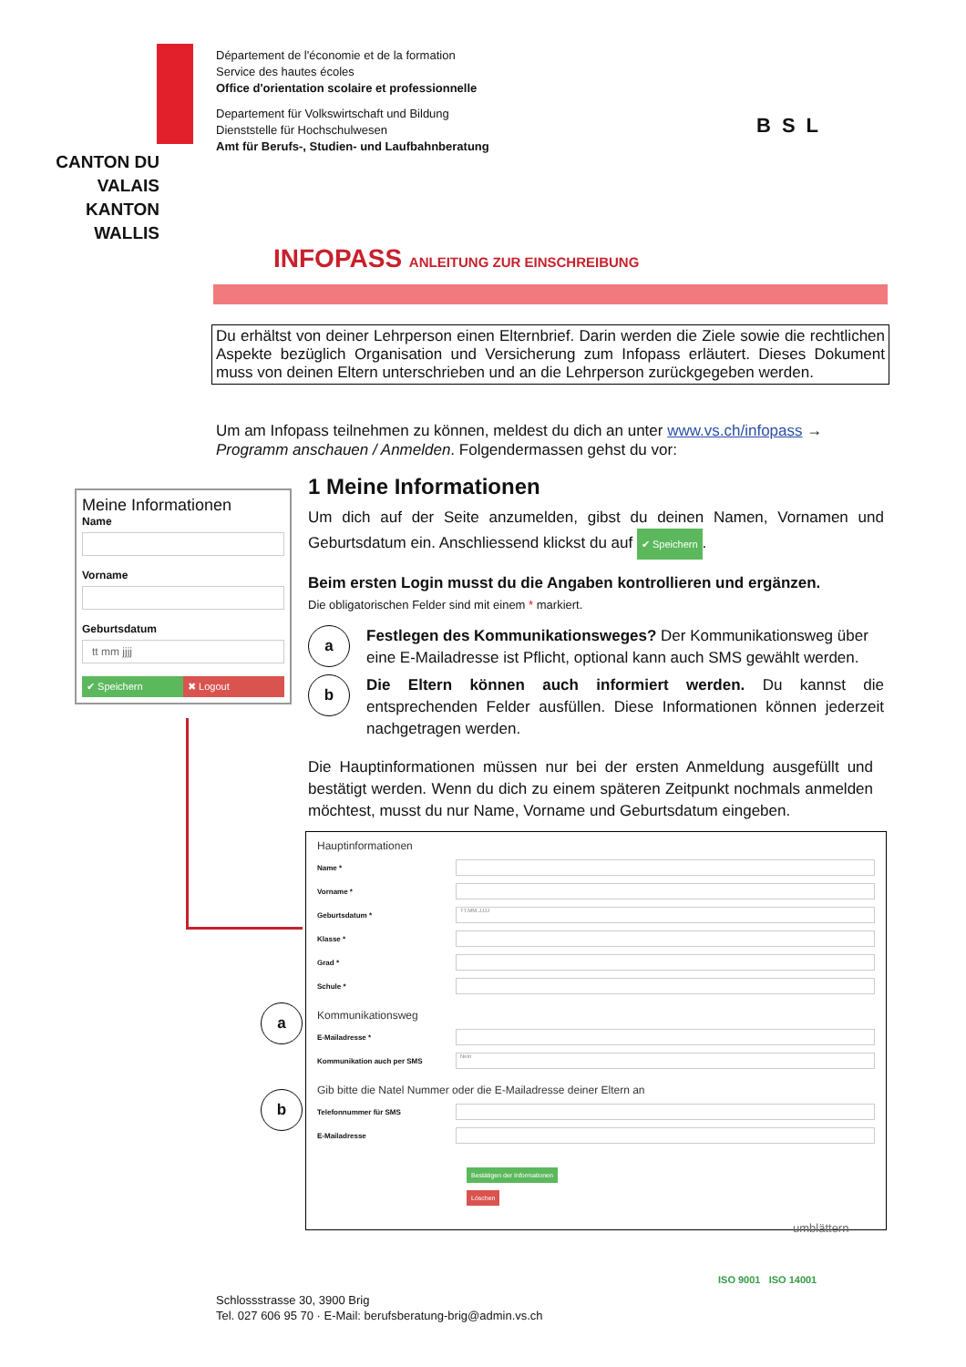Département de l'économie et de la formation
Service des hautes écoles
Office d'orientation scolaire et professionnelle
Departement für Volkswirtschaft und Bildung
Dienststelle für Hochschulwesen
Amt für Berufs-, Studien- und Laufbahnberatung
CANTON DU VALAIS
KANTON WALLIS
BSL
INFOPASS ANLEITUNG ZUR EINSCHREIBUNG
Du erhältst von deiner Lehrperson einen Elternbrief. Darin werden die Ziele sowie die rechtlichen Aspekte bezüglich Organisation und Versicherung zum Infopass erläutert. Dieses Dokument muss von deinen Eltern unterschrieben und an die Lehrperson zurückgegeben werden.
Um am Infopass teilnehmen zu können, meldest du dich an unter www.vs.ch/infopass → Programm anschauen / Anmelden. Folgendermassen gehst du vor:
Meine Informationen
Name
Vorname
Geburtsdatum
tt mm jjjj
✔ Speichern ✖ Logout
1 Meine Informationen
Um dich auf der Seite anzumelden, gibst du deinen Namen, Vornamen und Geburtsdatum ein. Anschliessend klickst du auf ✔ Speichern.
Beim ersten Login musst du die Angaben kontrollieren und ergänzen.
Die obligatorischen Felder sind mit einem * markiert.
a
Festlegen des Kommunikationsweges? Der Kommunikationsweg über eine E-Mailadresse ist Pflicht, optional kann auch SMS gewählt werden.
b
Die Eltern können auch informiert werden. Du kannst die entsprechenden Felder ausfüllen. Diese Informationen können jederzeit nachgetragen werden.
Die Hauptinformationen müssen nur bei der ersten Anmeldung ausgefüllt und bestätigt werden. Wenn du dich zu einem späteren Zeitpunkt nochmals anmelden möchtest, musst du nur Name, Vorname und Geburtsdatum eingeben.
Hauptinformationen
Name *
Vorname *
Geburtsdatum * TT.MM.JJJJ
Klasse *
Grad *
Schule *
Kommunikationsweg
E-Mailadresse *
Kommunikation auch per SMS Nein
Gib bitte die Natel Nummer oder die E-Mailadresse deiner Eltern an
Telefonnummer für SMS
E-Mailadresse
Bestätigen der Informationen
Löschen
a
b
umblättern
Schlossstrasse 30, 3900 Brig
Tel. 027 606 95 70 · E-Mail: berufsberatung-brig@admin.vs.ch
ISO 9001 ISO 14001